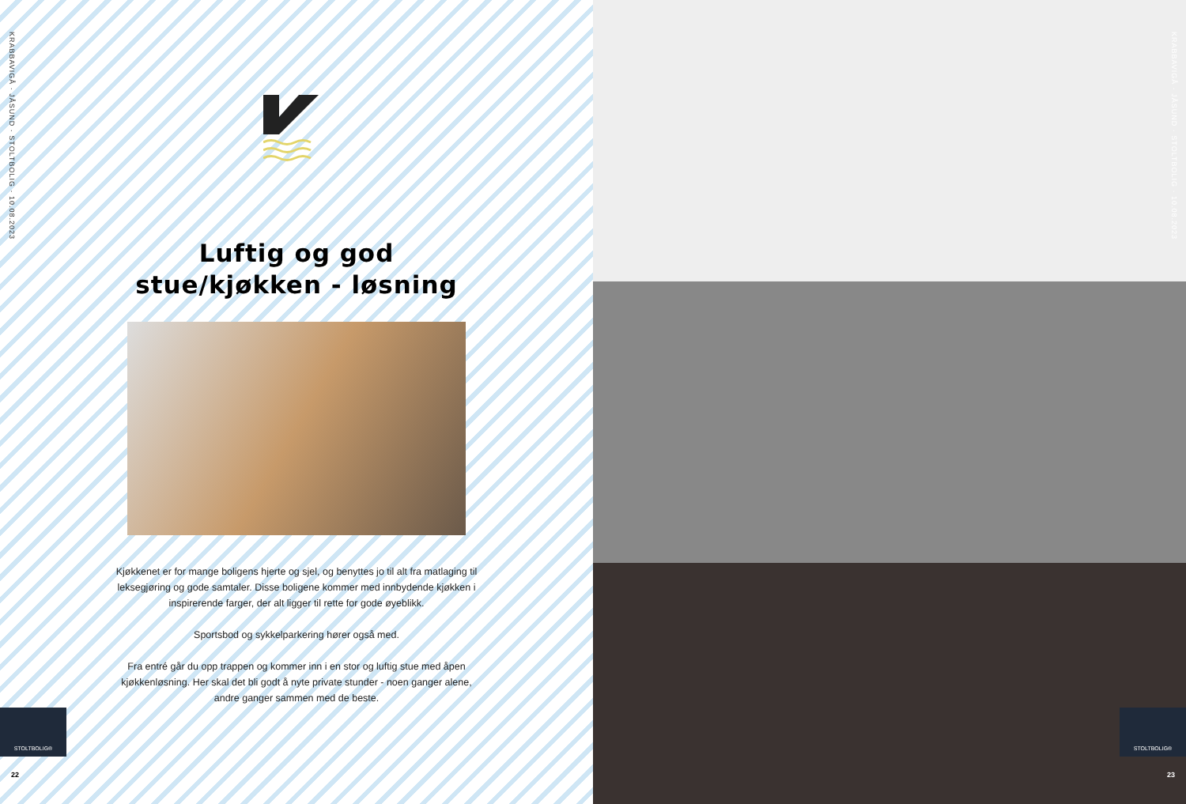KRABBAVIGÅ · JÅSUND · STOLTBOLIG · 10.08.2023
Luftig og god
stue/kjøkken - løsning
Kjøkkenet er for mange boligens hjerte og sjel, og benyttes jo til alt fra matlaging til leksegjøring og gode samtaler. Disse boligene kommer med innbydende kjøkken i inspirerende farger, der alt ligger til rette for gode øyeblikk.
Sportsbod og sykkelparkering hører også med.
Fra entré går du opp trappen og kommer inn i en stor og luftig stue med åpen kjøkkenløsning. Her skal det bli godt å nyte private stunder - noen ganger alene, andre ganger sammen med de beste.
STOLTBOLIG®
22
KRABBAVIGÅ · JÅSUND · STOLTBOLIG · 10.08.2023
STOLTBOLIG®
23